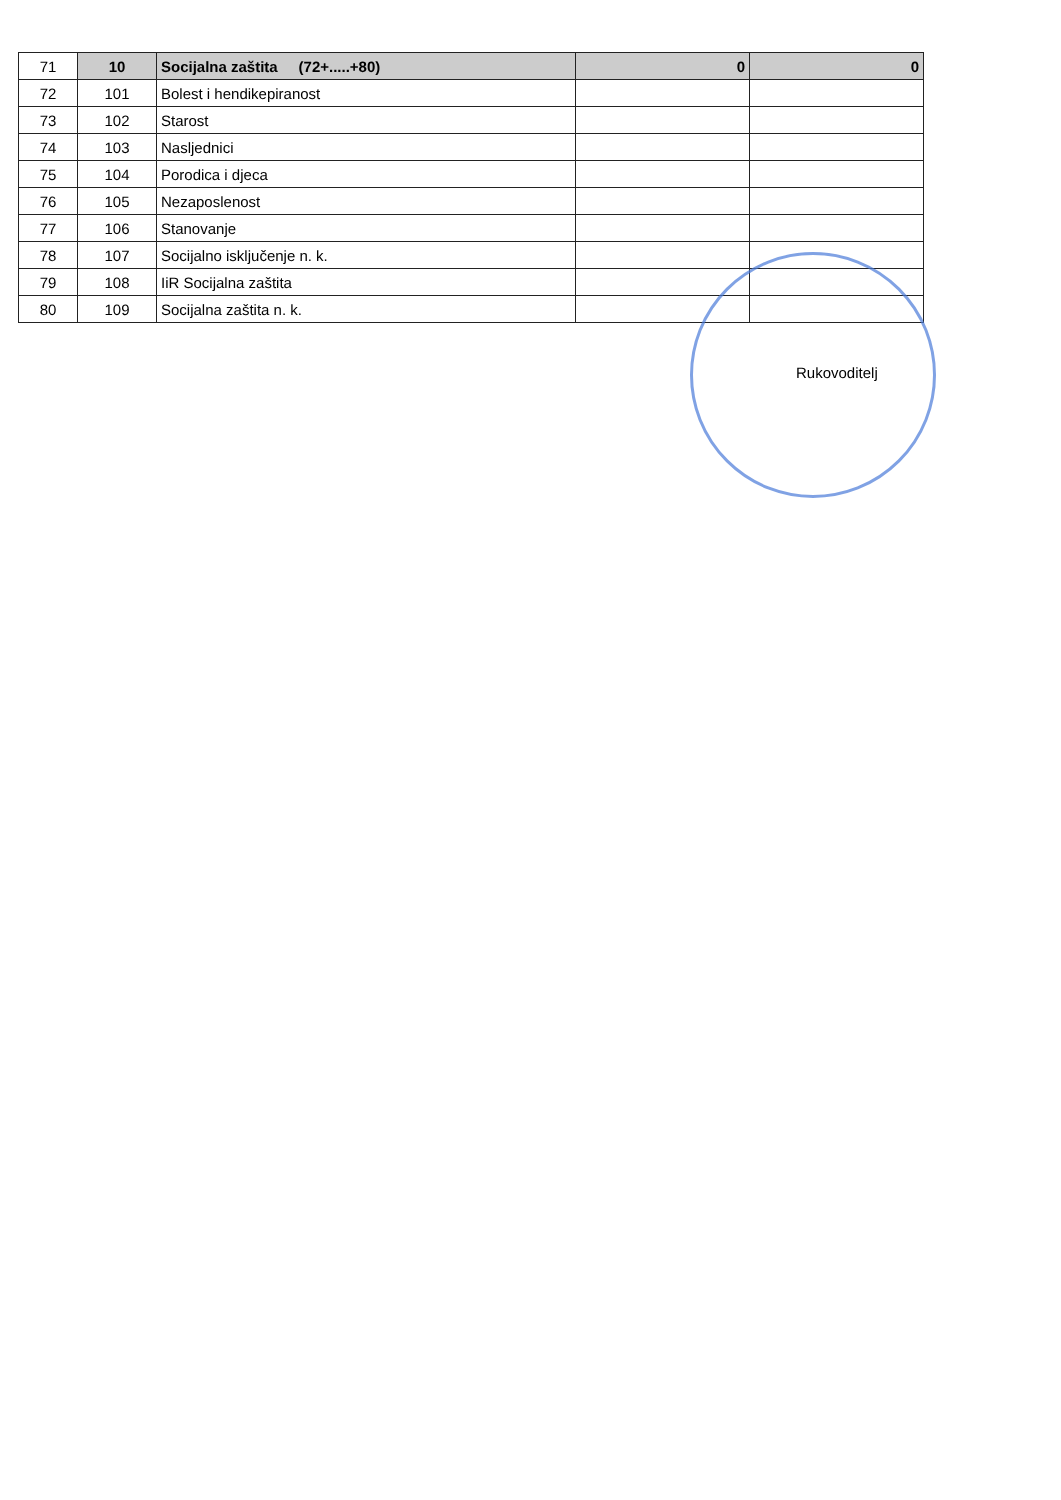| 71 | 10 | Socijalna zaštita (72+.....+80) | 0 | 0 |
| 72 | 101 | Bolest i hendikepiranost | | |
| 73 | 102 | Starost | | |
| 74 | 103 | Nasljednici | | |
| 75 | 104 | Porodica i djeca | | |
| 76 | 105 | Nezaposlenost | | |
| 77 | 106 | Stanovanje | | |
| 78 | 107 | Socijalno isključenje n. k. | | |
| 79 | 108 | IiR Socijalna zaštita | | |
| 80 | 109 | Socijalna zaštita n. k. | | |
Rukovoditelj